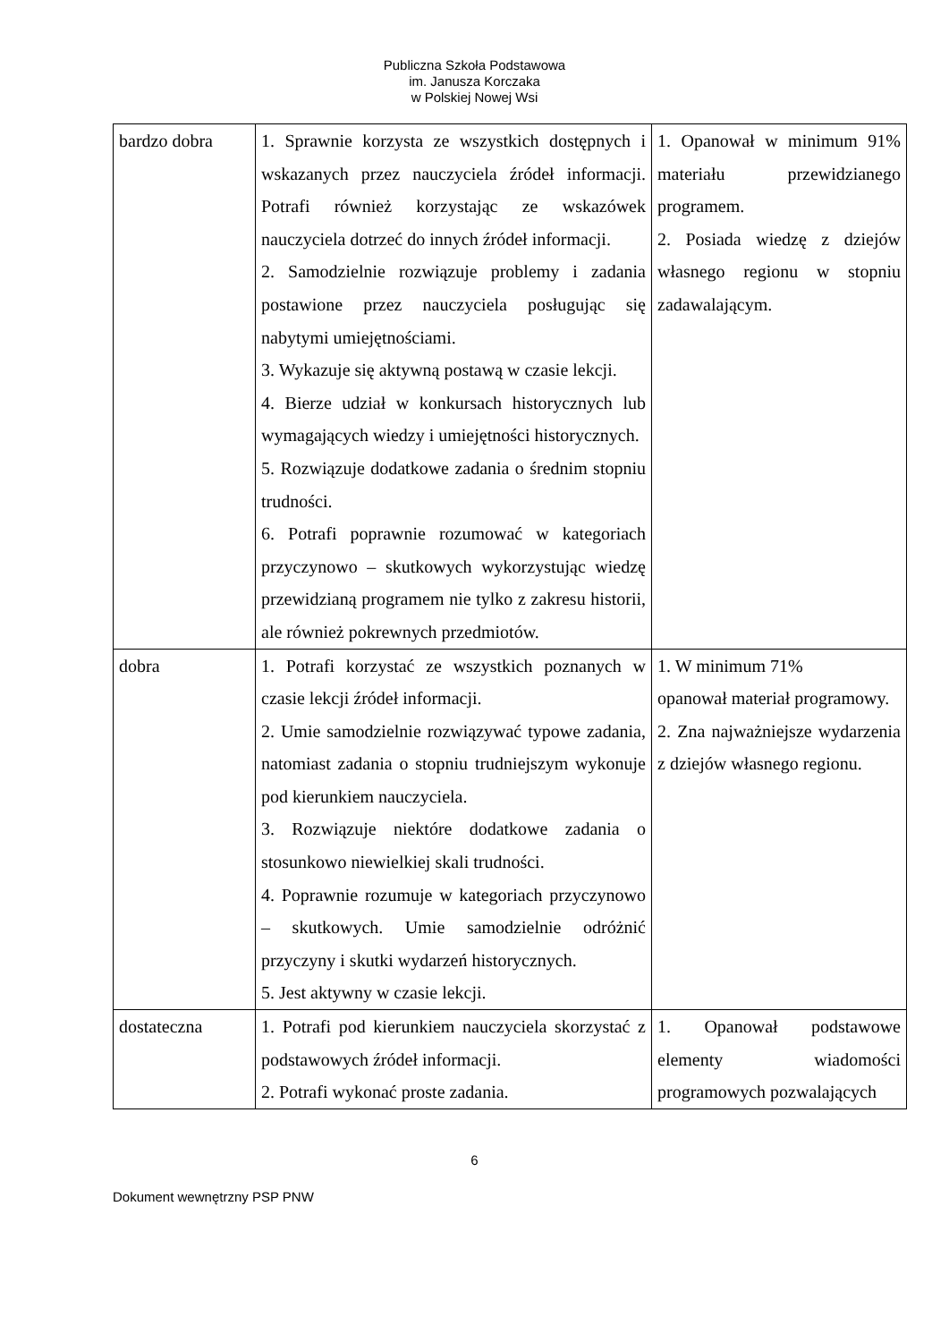Publiczna Szkoła Podstawowa
im. Janusza Korczaka
w Polskiej Nowej Wsi
| bardzo dobra | 1. Sprawnie korzysta ze wszystkich dostępnych i wskazanych przez nauczyciela źródeł informacji. Potrafi również korzystając ze wskazówek nauczyciela dotrzeć do innych źródeł informacji. 2. Samodzielnie rozwiązuje problemy i zadania postawione przez nauczyciela posługując się nabytymi umiejętnościami. 3. Wykazuje się aktywną postawą w czasie lekcji. 4. Bierze udział w konkursach historycznych lub wymagających wiedzy i umiejętności historycznych. 5. Rozwiązuje dodatkowe zadania o średnim stopniu trudności. 6. Potrafi poprawnie rozumować w kategoriach przyczynowo – skutkowych wykorzystując wiedzę przewidzianą programem nie tylko z zakresu historii, ale również pokrewnych przedmiotów. | 1. Opanował w minimum 91% materiału przewidzianego programem. 2. Posiada wiedzę z dziejów własnego regionu w stopniu zadawalającym. |
| dobra | 1. Potrafi korzystać ze wszystkich poznanych w czasie lekcji źródeł informacji. 2. Umie samodzielnie rozwiązywać typowe zadania, natomiast zadania o stopniu trudniejszym wykonuje pod kierunkiem nauczyciela. 3. Rozwiązuje niektóre dodatkowe zadania o stosunkowo niewielkiej skali trudności. 4. Poprawnie rozumuje w kategoriach przyczynowo – skutkowych. Umie samodzielnie odróżnić przyczyny i skutki wydarzeń historycznych. 5. Jest aktywny w czasie lekcji. | 1. W minimum 71% opanował materiał programowy. 2. Zna najważniejsze wydarzenia z dziejów własnego regionu. |
| dostateczna | 1. Potrafi pod kierunkiem nauczyciela skorzystać z podstawowych źródeł informacji. 2. Potrafi wykonać proste zadania. | 1. Opanował podstawowe elementy wiadomości programowych pozwalających |
6
Dokument wewnętrzny PSP PNW